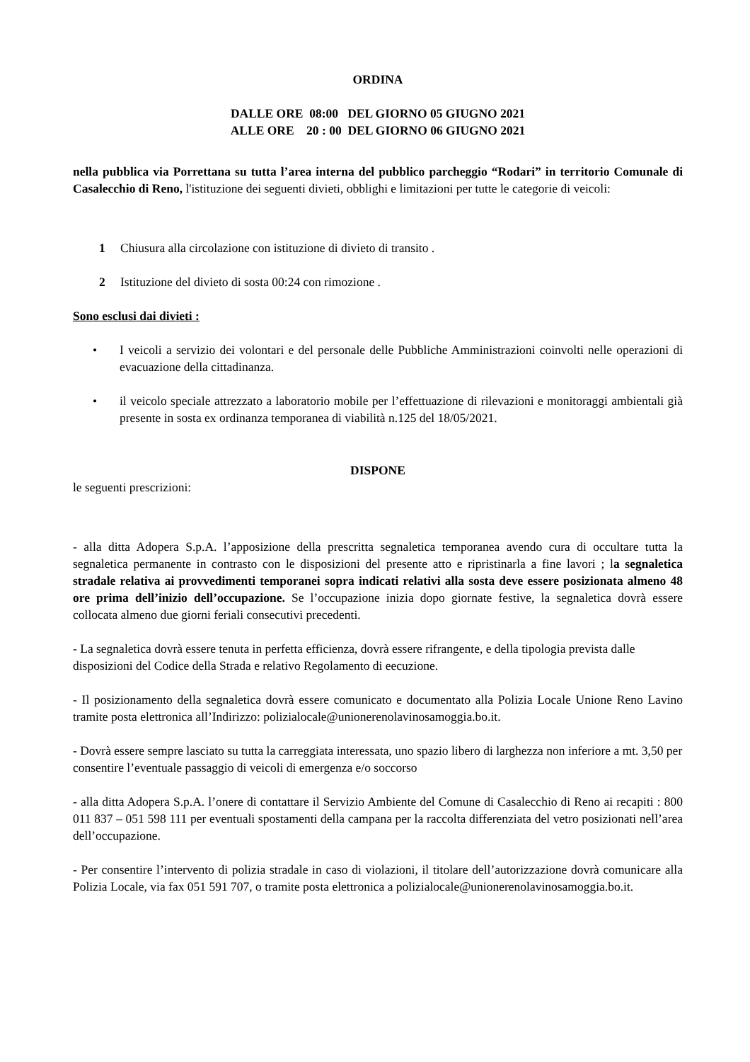ORDINA
DALLE ORE 08:00 DEL GIORNO 05 GIUGNO 2021
ALLE ORE 20 : 00 DEL GIORNO 06 GIUGNO 2021
nella pubblica via Porrettana su tutta l’area interna del pubblico parcheggio “Rodari” in territorio Comunale di Casalecchio di Reno, l'istituzione dei seguenti divieti, obblighi e limitazioni per tutte le categorie di veicoli:
1 Chiusura alla circolazione con istituzione di divieto di transito .
2 Istituzione del divieto di sosta 00:24 con rimozione .
Sono esclusi dai divieti :
• I veicoli a servizio dei volontari e del personale delle Pubbliche Amministrazioni coinvolti nelle operazioni di evacuazione della cittadinanza.
• il veicolo speciale attrezzato a laboratorio mobile per l’effettuazione di rilevazioni e monitoraggi ambientali già presente in sosta ex ordinanza temporanea di viabilità n.125 del 18/05/2021.
DISPONE
le seguenti prescrizioni:
- alla ditta Adopera S.p.A. l’apposizione della prescritta segnaletica temporanea avendo cura di occultare tutta la segnaletica permanente in contrasto con le disposizioni del presente atto e ripristinarla a fine lavori ; la segnaletica stradale relativa ai provvedimenti temporanei sopra indicati relativi alla sosta deve essere posizionata almeno 48 ore prima dell’inizio dell’occupazione. Se l’occupazione inizia dopo giornate festive, la segnaletica dovrà essere collocata almeno due giorni feriali consecutivi precedenti.
- La segnaletica dovrà essere tenuta in perfetta efficienza, dovrà essere rifrangente, e della tipologia prevista dalle disposizioni del Codice della Strada e relativo Regolamento di eecuzione.
- Il posizionamento della segnaletica dovrà essere comunicato e documentato alla Polizia Locale Unione Reno Lavino tramite posta elettronica all’Indirizzo: polizialocale@unionerenolavinosamoggia.bo.it.
- Dovrà essere sempre lasciato su tutta la carreggiata interessata, uno spazio libero di larghezza non inferiore a mt. 3,50 per consentire l’eventuale passaggio di veicoli di emergenza e/o soccorso
- alla ditta Adopera S.p.A. l’onere di contattare il Servizio Ambiente del Comune di Casalecchio di Reno ai recapiti : 800 011 837 – 051 598 111 per eventuali spostamenti della campana per la raccolta differenziata del vetro posizionati nell’area dell’occupazione.
- Per consentire l’intervento di polizia stradale in caso di violazioni, il titolare dell’autorizzazione dovrà comunicare alla Polizia Locale, via fax 051 591 707, o tramite posta elettronica a polizialocale@unionerenolavinosamoggia.bo.it.